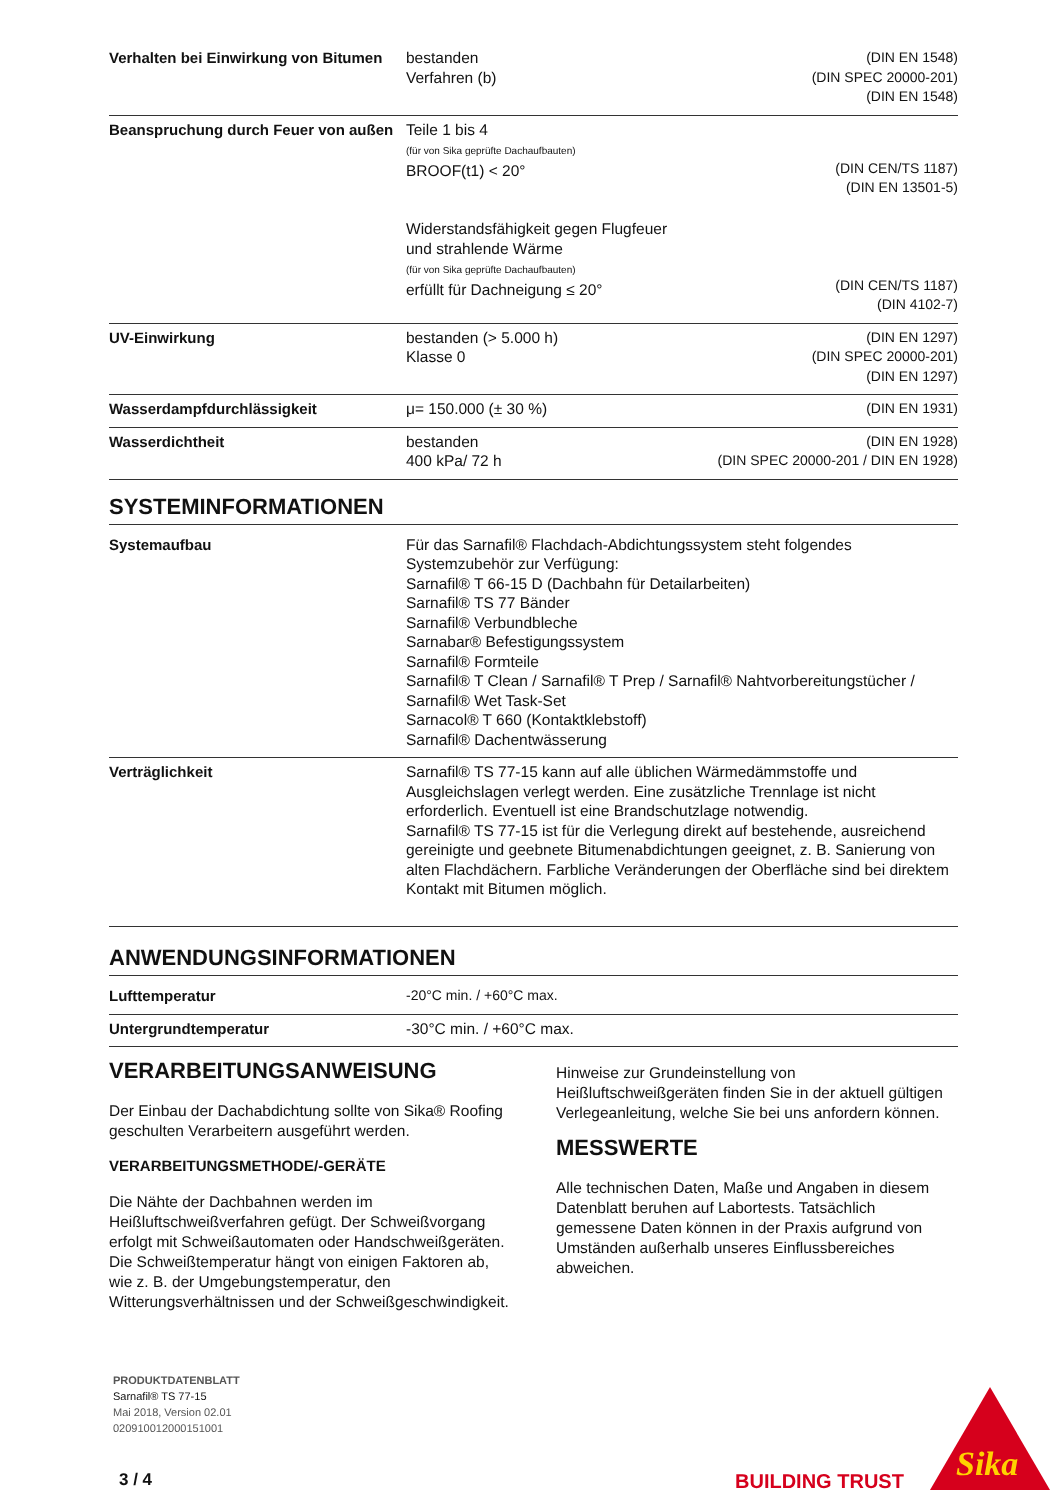| Verhalten bei Einwirkung von Bitumen | bestanden Verfahren (b) | (DIN EN 1548) (DIN SPEC 20000-201) (DIN EN 1548) |
| Beanspruchung durch Feuer von außen | Teile 1 bis 4 (für von Sika geprüfte Dachaufbauten) BROOF(t1) < 20° Widerstandsfähigkeit gegen Flugfeuer und strahlende Wärme (für von Sika geprüfte Dachaufbauten) erfüllt für Dachneigung ≤ 20° | (DIN CEN/TS 1187) (DIN EN 13501-5) (DIN CEN/TS 1187) (DIN 4102-7) |
| UV-Einwirkung | bestanden (> 5.000 h) Klasse 0 | (DIN EN 1297) (DIN SPEC 20000-201) (DIN EN 1297) |
| Wasserdampfdurchlässigkeit | μ= 150.000 (± 30 %) | (DIN EN 1931) |
| Wasserdichtheit | bestanden 400 kPa/ 72 h | (DIN EN 1928) (DIN SPEC 20000-201 / DIN EN 1928) |
SYSTEMINFORMATIONEN
| Systemaufbau | Für das Sarnafil® Flachdach-Abdichtungssystem steht folgendes Systemzubehör zur Verfügung: Sarnafil® T 66-15 D (Dachbahn für Detailarbeiten) Sarnafil® TS 77 Bänder Sarnafil® Verbundbleche Sarnabar® Befestigungssystem Sarnafil® Formteile Sarnafil® T Clean / Sarnafil® T Prep / Sarnafil® Nahtvorbereitungstücher / Sarnafil® Wet Task-Set Sarnacol® T 660 (Kontaktklebstoff) Sarnafil® Dachentwässerung |
| Verträglichkeit | Sarnafil® TS 77-15 kann auf alle üblichen Wärmedämmstoffe und Ausgleichslagen verlegt werden. Eine zusätzliche Trennlage ist nicht erforderlich. Eventuell ist eine Brandschutzlage notwendig. Sarnafil® TS 77-15 ist für die Verlegung direkt auf bestehende, ausreichend gereinigte und geebnete Bitumenabdichtungen geeignet, z. B. Sanierung von alten Flachdächern. Farbliche Veränderungen der Oberfläche sind bei direktem Kontakt mit Bitumen möglich. |
ANWENDUNGSINFORMATIONEN
| Lufttemperatur | -20°C min. / +60°C max. |
| Untergrundtemperatur | -30°C min. / +60°C max. |
VERARBEITUNGSANWEISUNG
Der Einbau der Dachabdichtung sollte von Sika® Roofing geschulten Verarbeitern ausgeführt werden.
VERARBEITUNGSMETHODE/-GERÄTE
Die Nähte der Dachbahnen werden im Heißluftschweißverfahren gefügt. Der Schweißvorgang erfolgt mit Schweißautomaten oder Handschweißgeräten. Die Schweißtemperatur hängt von einigen Faktoren ab, wie z. B. der Umgebungstemperatur, den Witterungsverhältnissen und der Schweißgeschwindigkeit.
Hinweise zur Grundeinstellung von Heißluftschweißgeräten finden Sie in der aktuell gültigen Verlegeanleitung, welche Sie bei uns anfordern können.
MESSWERTE
Alle technischen Daten, Maße und Angaben in diesem Datenblatt beruhen auf Labortests. Tatsächlich gemessene Daten können in der Praxis aufgrund von Umständen außerhalb unseres Einflussbereiches abweichen.
PRODUKTDATENBLATT
Sarnafil® TS 77-15
Mai 2018, Version 02.01
020910012000151001
3 / 4 BUILDING TRUST
Sika